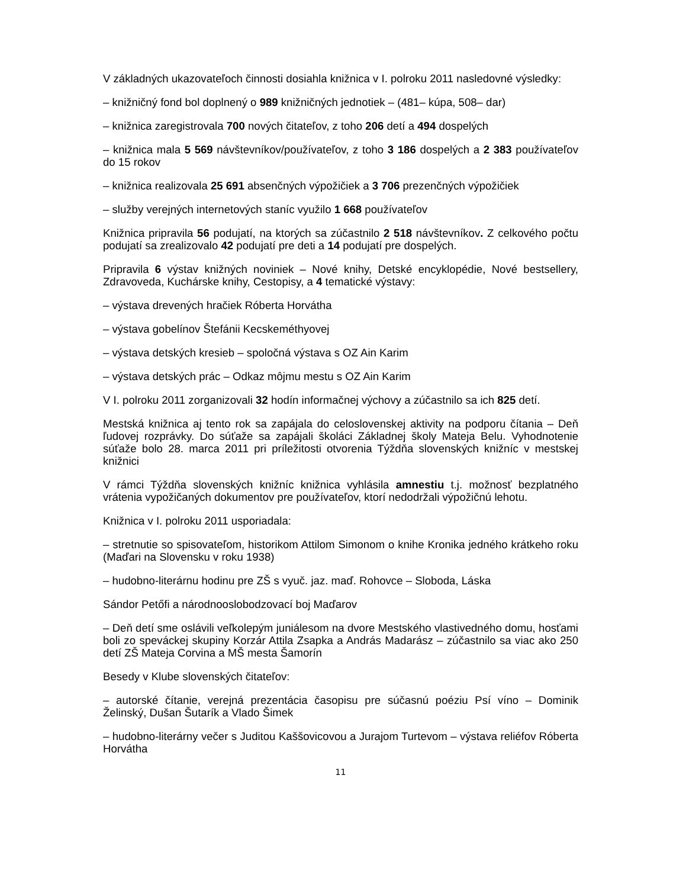V základných ukazovateľoch činnosti dosiahla knižnica v I. polroku 2011 nasledovné výsledky:
– knižničný fond bol doplnený o 989 knižničných jednotiek – (481– kúpa, 508– dar)
– knižnica zaregistrovala 700 nových čitateľov, z toho 206 detí a 494 dospelých
– knižnica mala 5 569 návštevníkov/používateľov, z toho 3 186 dospelých a 2 383 používateľov do 15 rokov
– knižnica realizovala 25 691 absenčných výpožičiek a 3 706 prezenčných výpožičiek
– služby verejných internetových staníc využilo 1 668 používateľov
Knižnica pripravila 56 podujatí, na ktorých sa zúčastnilo 2 518 návštevníkov. Z celkového počtu podujatí sa zrealizovalo 42 podujatí pre deti a 14 podujatí pre dospelých.
Pripravila 6 výstav knižných noviniek – Nové knihy, Detské encyklopédie, Nové bestsellery, Zdravoveda, Kuchárske knihy, Cestopisy, a 4 tematické výstavy:
– výstava drevených hračiek Róberta Horvátha
– výstava gobelínov Štefánii Kecskeméthyovej
– výstava detských kresieb – spoločná výstava s OZ Ain Karim
– výstava detských prác – Odkaz môjmu mestu s OZ Ain Karim
V I. polroku 2011 zorganizovali 32 hodín informačnej výchovy a zúčastnilo sa ich 825 detí.
Mestská knižnica aj tento rok sa zapájala do celoslovenskej aktivity na podporu čítania – Deň ľudovej rozprávky. Do súťaže sa zapájali školáci Základnej školy Mateja Belu. Vyhodnotenie súťaže bolo 28. marca 2011 pri príležitosti otvorenia Týždňa slovenských knižníc v mestskej knižnici
V rámci Týždňa slovenských knižníc knižnica vyhlásila amnestiu t.j. možnosť bezplatného vrátenia vypožičaných dokumentov pre používateľov, ktorí nedodržali výpožičnú lehotu.
Knižnica v I. polroku 2011 usporiadala:
– stretnutie so spisovateľom, historikom Attilom Simonom o knihe Kronika jedného krátkeho roku (Maďari na Slovensku v roku 1938)
– hudobno-literárnu hodinu pre ZŠ s vyuč. jaz. maď. Rohovce – Sloboda, Láska
Sándor Petőfi a národnooslobodzovací boj Maďarov
– Deň detí sme oslávili veľkolepým juniálesom na dvore Mestského vlastivedného domu, hosťami boli zo speváckej skupiny Korzár Attila Zsapka a András Madarász – zúčastnilo sa viac ako 250 detí ZŠ Mateja Corvina a MŠ mesta Šamorín
Besedy v Klube slovenských čitateľov:
– autorské čítanie, verejná prezentácia časopisu pre súčasnú poéziu Psí víno – Dominik Želinský, Dušan Šutarík a Vlado Šimek
– hudobno-literárny večer s Juditou Kaššovicovou a Jurajom Turtevom – výstava reliéfov Róberta Horvátha
11